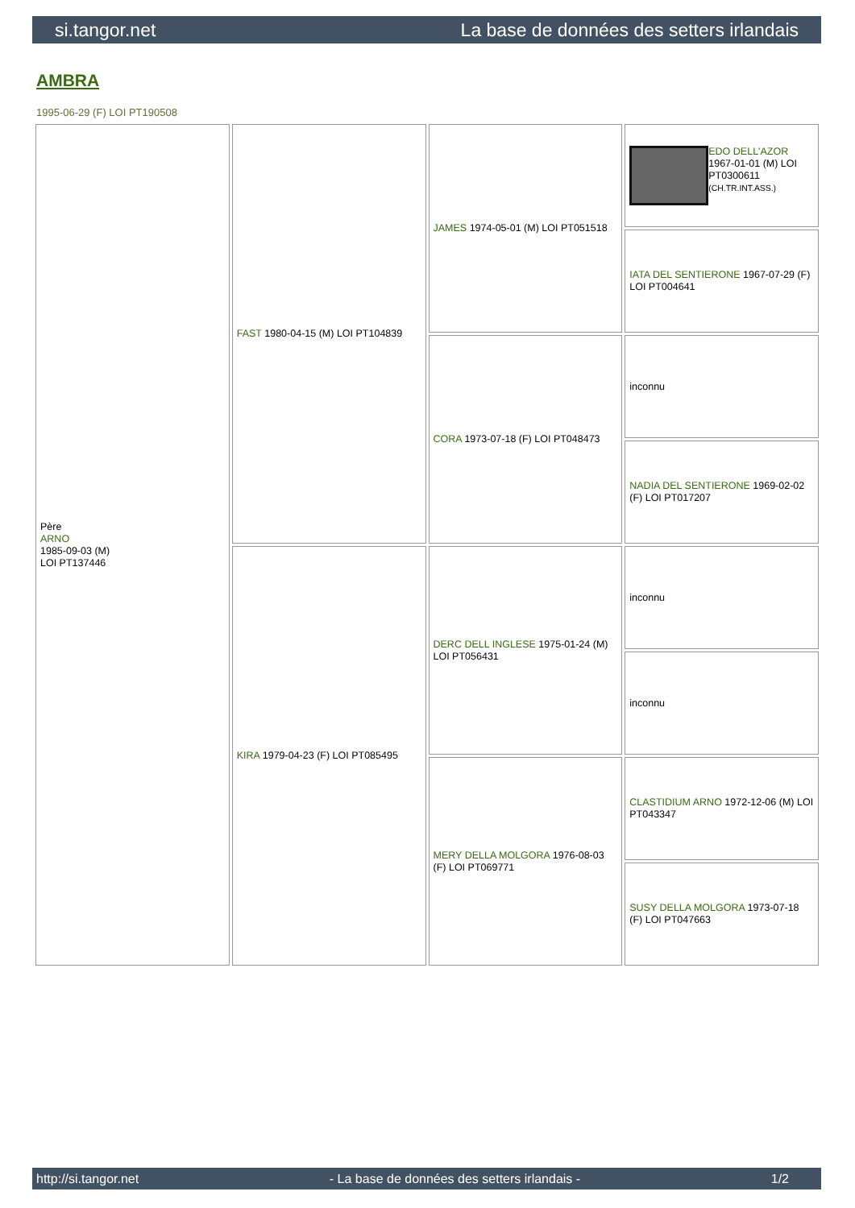si.tangor.net La base de données des setters irlandais
AMBRA
1995-06-29 (F) LOI PT190508
| Père ARNO 1985-09-03 (M) LOI PT137446 | FAST 1980-04-15 (M) LOI PT104839 | JAMES 1974-05-01 (M) LOI PT051518 | EDO DELL'AZOR 1967-01-01 (M) LOI PT0300611 (CH.TR.INT.ASS.) |
| | | | IATA DEL SENTIERONE 1967-07-29 (F) LOI PT004641 |
| | | CORA 1973-07-18 (F) LOI PT048473 | inconnu |
| | | | NADIA DEL SENTIERONE 1969-02-02 (F) LOI PT017207 |
| | KIRA 1979-04-23 (F) LOI PT085495 | DERC DELL INGLESE 1975-01-24 (M) LOI PT056431 | inconnu |
| | | | inconnu |
| | | MERY DELLA MOLGORA 1976-08-03 (F) LOI PT069771 | CLASTIDIUM ARNO 1972-12-06 (M) LOI PT043347 |
| | | | SUSY DELLA MOLGORA 1973-07-18 (F) LOI PT047663 |
http://si.tangor.net - La base de données des setters irlandais - 1/2